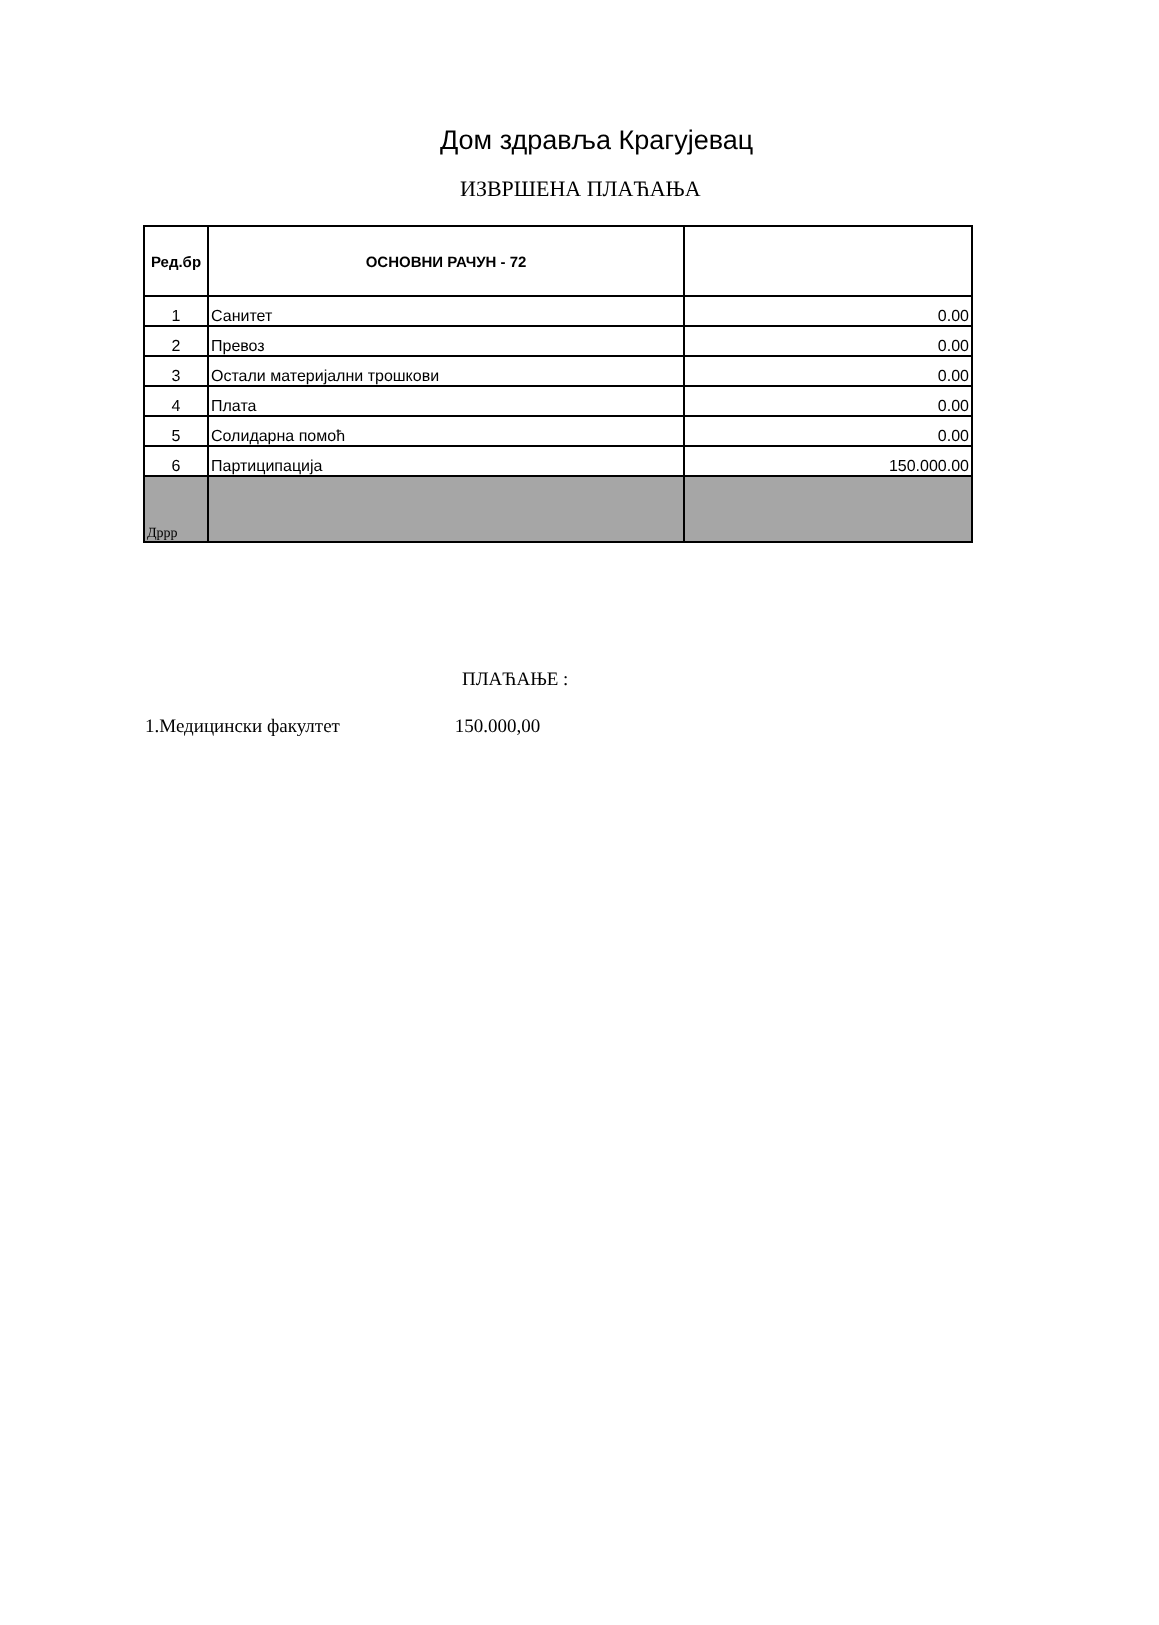Дом здравља Крагујевац
ИЗВРШЕНА ПЛАЋАЊА
| Ред.бр | ОСНОВНИ РАЧУН - 72 | |
| --- | --- | --- |
| 1 | Санитет | 0.00 |
| 2 | Превоз | 0.00 |
| 3 | Остали материјални трошкови | 0.00 |
| 4 | Плата | 0.00 |
| 5 | Солидарна помоћ | 0.00 |
| 6 | Партиципација | 150.000.00 |
| Дррр | | |
ПЛАЋАЊЕ :
1.Медицински факултет 150.000,00